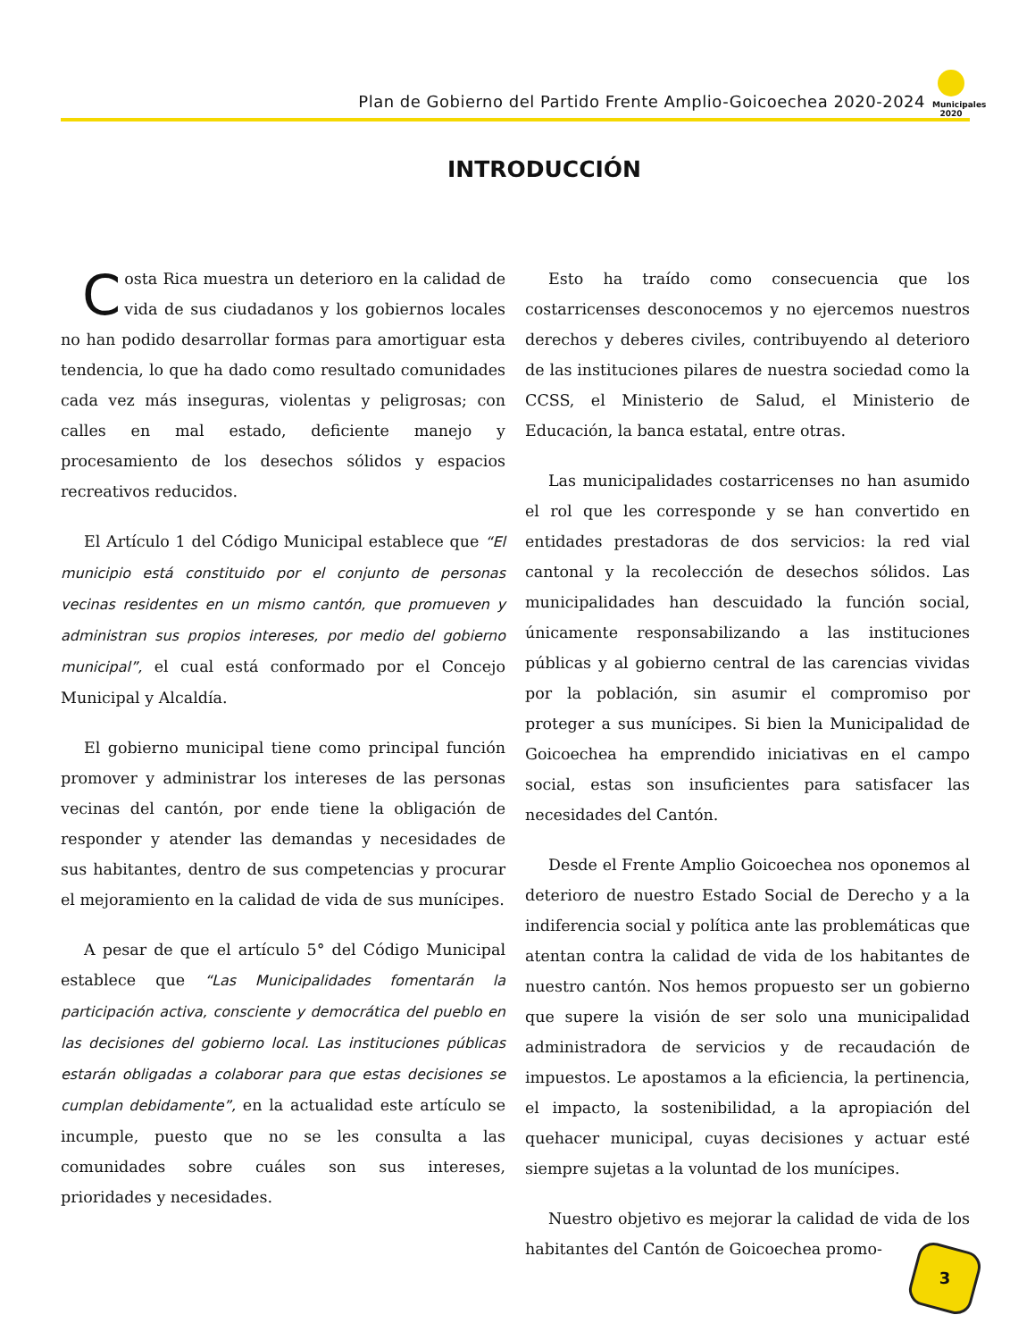Plan de Gobierno del Partido Frente Amplio-Goicoechea 2020-2024
Municipales 2020
INTRODUCCIÓN
Costa Rica muestra un deterioro en la calidad de vida de sus ciudadanos y los gobiernos locales no han podido desarrollar formas para amortiguar esta tendencia, lo que ha dado como resultado comunidades cada vez más inseguras, violentas y peligrosas; con calles en mal estado, deficiente manejo y procesamiento de los desechos sólidos y espacios recreativos reducidos.
El Artículo 1 del Código Municipal establece que “El municipio está constituido por el conjunto de personas vecinas residentes en un mismo cantón, que promueven y administran sus propios intereses, por medio del gobierno municipal”, el cual está conformado por el Concejo Municipal y Alcaldía.
El gobierno municipal tiene como principal función promover y administrar los intereses de las personas vecinas del cantón, por ende tiene la obligación de responder y atender las demandas y necesidades de sus habitantes, dentro de sus competencias y procurar el mejoramiento en la calidad de vida de sus munícipes.
A pesar de que el artículo 5° del Código Municipal establece que “Las Municipalidades fomentarán la participación activa, consciente y democrática del pueblo en las decisiones del gobierno local. Las instituciones públicas estarán obligadas a colaborar para que estas decisiones se cumplan debidamente”, en la actualidad este artículo se incumple, puesto que no se les consulta a las comunidades sobre cuáles son sus intereses, prioridades y necesidades.
Esto ha traído como consecuencia que los costarricenses desconocemos y no ejercemos nuestros derechos y deberes civiles, contribuyendo al deterioro de las instituciones pilares de nuestra sociedad como la CCSS, el Ministerio de Salud, el Ministerio de Educación, la banca estatal, entre otras.
Las municipalidades costarricenses no han asumido el rol que les corresponde y se han convertido en entidades prestadoras de dos servicios: la red vial cantonal y la recolección de desechos sólidos. Las municipalidades han descuidado la función social, únicamente responsabilizando a las instituciones públicas y al gobierno central de las carencias vividas por la población, sin asumir el compromiso por proteger a sus munícipes. Si bien la Municipalidad de Goicoechea ha emprendido iniciativas en el campo social, estas son insuficientes para satisfacer las necesidades del Cantón.
Desde el Frente Amplio Goicoechea nos oponemos al deterioro de nuestro Estado Social de Derecho y a la indiferencia social y política ante las problemáticas que atentan contra la calidad de vida de los habitantes de nuestro cantón. Nos hemos propuesto ser un gobierno que supere la visión de ser solo una municipalidad administradora de servicios y de recaudación de impuestos. Le apostamos a la eficiencia, la pertinencia, el impacto, la sostenibilidad, a la apropiación del quehacer municipal, cuyas decisiones y actuar esté siempre sujetas a la voluntad de los munícipes.
Nuestro objetivo es mejorar la calidad de vida de los habitantes del Cantón de Goicoechea promo-
3